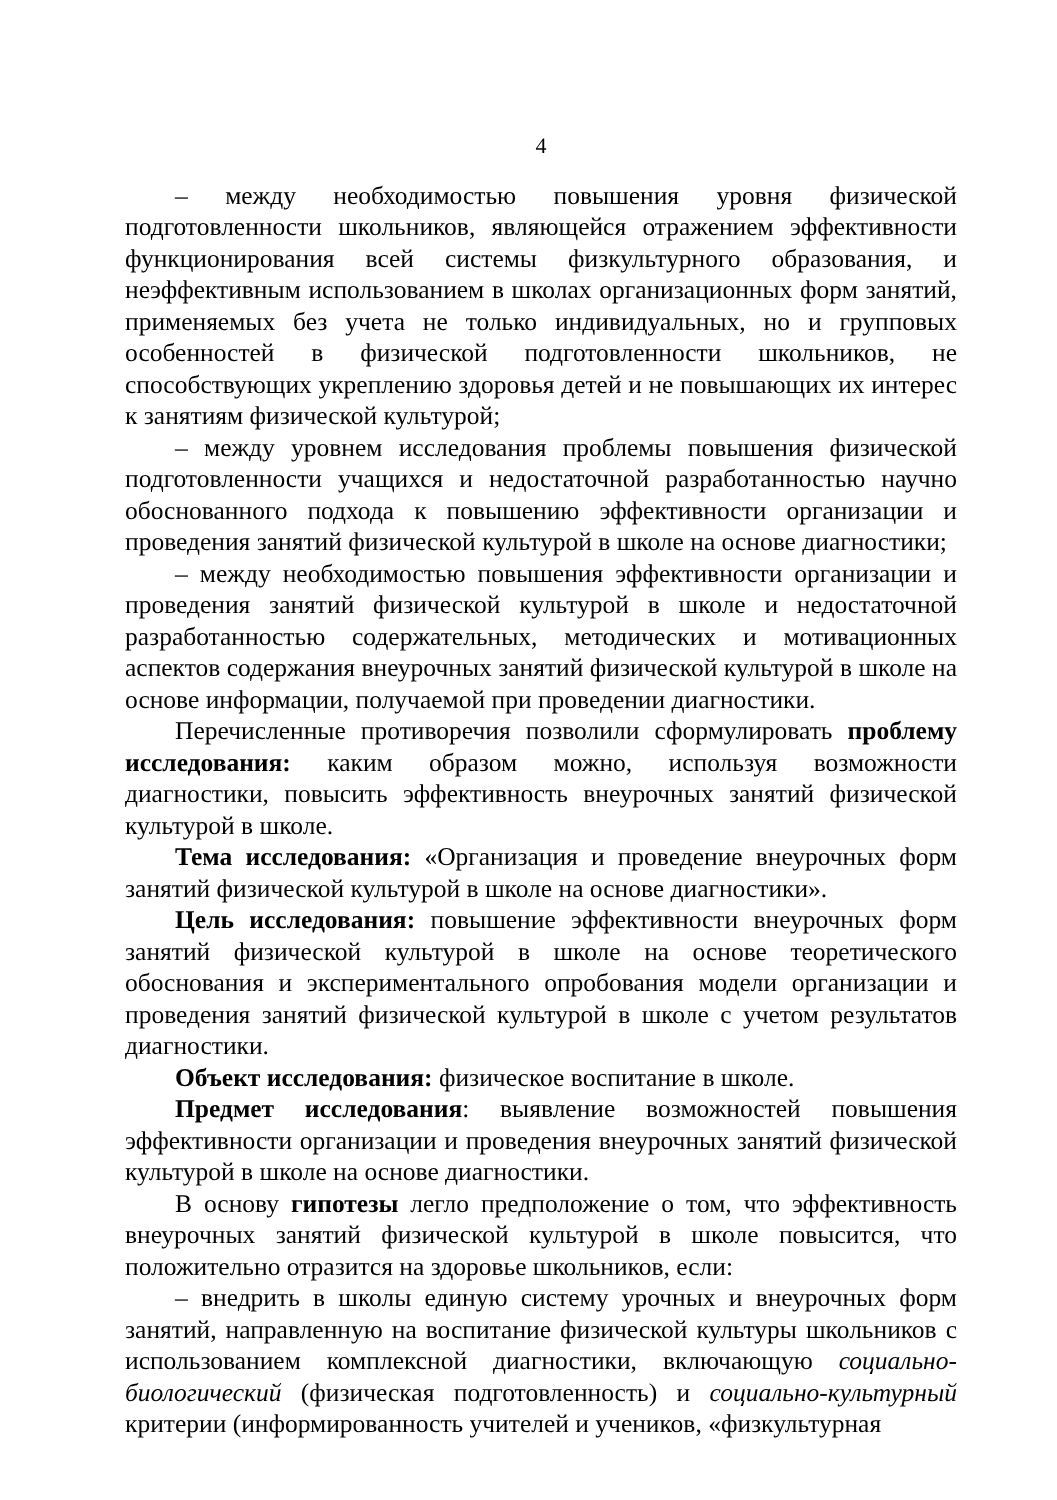4
– между необходимостью повышения уровня физической подготовленности школьников, являющейся отражением эффективности функционирования всей системы физкультурного образования, и неэффективным использованием в школах организационных форм занятий, применяемых без учета не только индивидуальных, но и групповых особенностей в физической подготовленности школьников, не способствующих укреплению здоровья детей и не повышающих их интерес к занятиям физической культурой;
– между уровнем исследования проблемы повышения физической подготовленности учащихся и недостаточной разработанностью научно обоснованного подхода к повышению эффективности организации и проведения занятий физической культурой в школе на основе диагностики;
– между необходимостью повышения эффективности организации и проведения занятий физической культурой в школе и недостаточной разработанностью содержательных, методических и мотивационных аспектов содержания внеурочных занятий физической культурой в школе на основе информации, получаемой при проведении диагностики.
Перечисленные противоречия позволили сформулировать проблему исследования: каким образом можно, используя возможности диагностики, повысить эффективность внеурочных занятий физической культурой в школе.
Тема исследования: «Организация и проведение внеурочных форм занятий физической культурой в школе на основе диагностики».
Цель исследования: повышение эффективности внеурочных форм занятий физической культурой в школе на основе теоретического обоснования и экспериментального опробования модели организации и проведения занятий физической культурой в школе с учетом результатов диагностики.
Объект исследования: физическое воспитание в школе.
Предмет исследования: выявление возможностей повышения эффективности организации и проведения внеурочных занятий физической культурой в школе на основе диагностики.
В основу гипотезы легло предположение о том, что эффективность внеурочных занятий физической культурой в школе повысится, что положительно отразится на здоровье школьников, если:
– внедрить в школы единую систему урочных и внеурочных форм занятий, направленную на воспитание физической культуры школьников с использованием комплексной диагностики, включающую социально-биологический (физическая подготовленность) и социально-культурный критерии (информированность учителей и учеников, «физкультурная